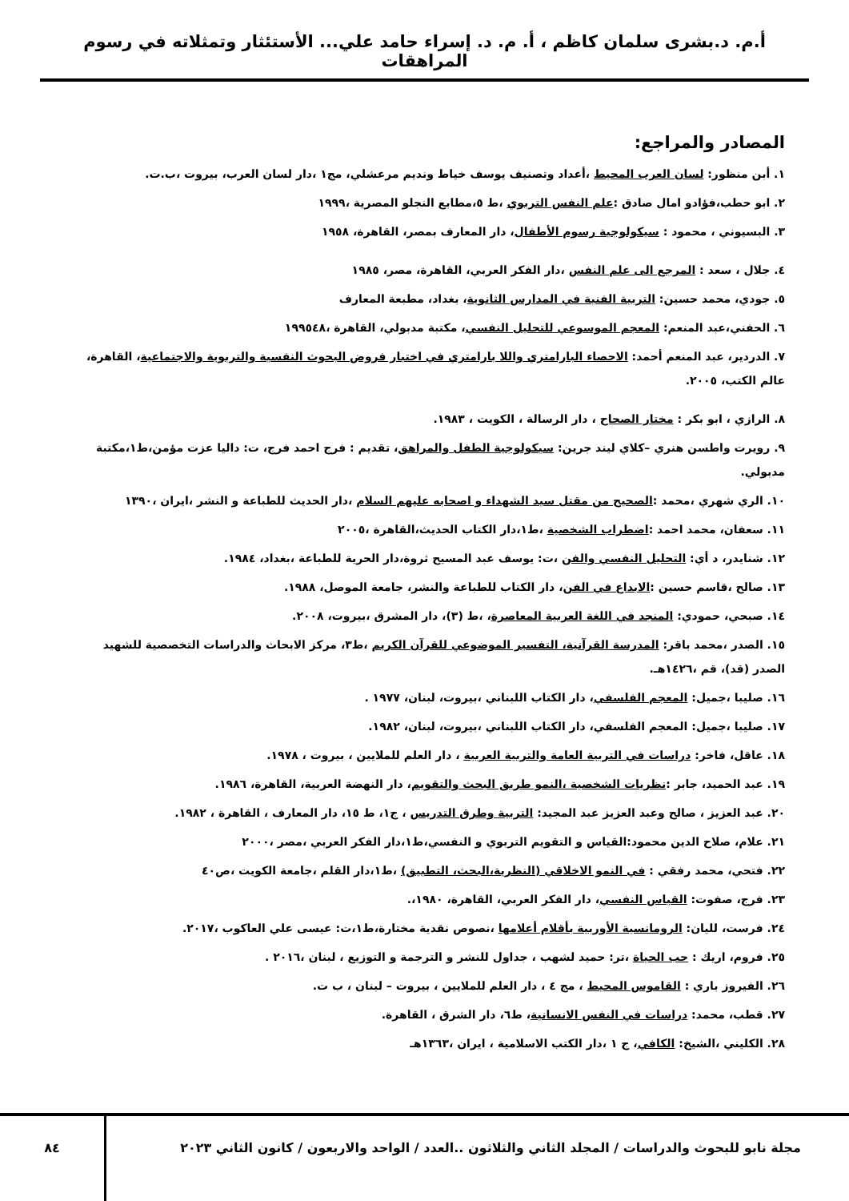أ.م. د.بشرى سلمان كاظم ، أ. م. د. إسراء حامد علي... الأستئثار وتمثلاته في رسوم المراهقات
المصادر والمراجع:
١. أبن منظور: لسان العرب المحيط ،أعداد وتصنيف يوسف خياط ونديم مرعشلي، مج١ ،دار لسان العرب، بيروت ،ب.ت.
٢. ابو حطب،فؤادو امال صادق :علم النفس التربوي ،ط ٥،مطابع النجلو المصرية ،١٩٩٩
٣. البسيوني ، محمود : سيكولوجية رسوم الأطفال، دار المعارف بمصر، القاهرة، ١٩٥٨
٤. جلال ، سعد : المرجع الى علم النفس ،دار الفكر العربي، القاهرة، مصر، ١٩٨٥
٥. جودي، محمد حسين: التربية الفنية في المدارس الثانوية، بغداد، مطبعة المعارف
٦. الحفني،عبد المنعم: المعجم الموسوعي للتحليل النفسي، مكتبة مدبولي، القاهرة ،١٩٩٥٤٨
٧. الدردير، عبد المنعم أحمد: الاحصاء البارامتري واللا بارامتري في اختبار فروض البحوث النفسية والتربوية والاجتماعية، القاهرة، عالم الكتب، ٢٠٠٥.
٨. الرازي ، ابو بكر : مختار الصحاح ، دار الرسالة ، الكويت ، ١٩٨٣.
٩. رويرت واطسن هنري –كلاي ليند جرين: سيكولوجية الطفل والمراهق، تقديم : فرج احمد فرج، ت: داليا عزت مؤمن،ط١،مكتبة مدبولي.
١٠. الري شهري ،محمد :الصحيح من مقتل سيد الشهداء و اصحابه عليهم السلام ،دار الحديث للطباعة و النشر ،ايران ،١٣٩٠
١١. سعفان، محمد احمد :اضطراب الشخصية ،ط١،دار الكتاب الحديث،القاهرة ،٢٠٠٥
١٢. شنايدر، د أي: التحليل النفسي والفن ،ت: يوسف عبد المسيح ثروة،دار الحرية للطباعة ،بغداد، ١٩٨٤.
١٣. صالح ،قاسم حسين :الابداع في الفن، دار الكتاب للطباعة والنشر، جامعة الموصل، ١٩٨٨.
١٤. صبحي، حمودي: المنجد في اللغة العربية المعاصرة، ،ط (٣)، دار المشرق ،بيروت، ٢٠٠٨.
١٥. الصدر ،محمد باقر: المدرسة القرآنية، التفسير الموضوعي للقرآن الكريم ،ط٣، مركز الابحاث والدراسات التخصصية للشهيد الصدر (قد)، قم ،١٤٢٦هـ.
١٦. صليبا ،جميل: المعجم الفلسفي، دار الكتاب اللبناني ،بيروت، لبنان، ١٩٧٧ .
١٧. صليبا ،جميل: المعجم الفلسفي، دار الكتاب اللبناني ،بيروت، لبنان، ١٩٨٢.
١٨. عاقل، فاخر: دراسات في التربية العامة والتربية العربية ، دار العلم للملايين ، بيروت ، ١٩٧٨.
١٩. عبد الحميد، جابر :نظريات الشخصية ،النمو طريق البحث والتقويم، دار النهضة العربية، القاهرة، ١٩٨٦.
٢٠. عبد العزيز ، صالح وعبد العزيز عبد المجيد: التربية وطرق التدريس ، ج١، ط ١٥، دار المعارف ، القاهرة ، ١٩٨٢.
٢١. علام، صلاح الدين محمود:القياس و التقويم التربوي و النفسي،ط١،دار الفكر العربي ،مصر ،٢٠٠٠
٢٢. فتحي، محمد رفقي : في النمو الاخلاقي (النظرية،البحث، التطبيق) ،ط١،دار القلم ،جامعة الكويت ،ص٤٠
٢٣. فرج، صفوت: القياس النفسي، دار الفكر العربي، القاهرة، ١٩٨٠،.
٢٤. فرست، لليان: الرومانسية الأوربية بأقلام أعلامها ،نصوص نقدية مختارة،ط١،ت: عيسى علي العاكوب ،٢٠١٧.
٢٥. فروم، اريك : حب الحياة ،تر: حميد لشهب ، جداول للنشر و الترجمة و التوزيع ، لبنان ،٢٠١٦ .
٢٦. الفيروز باري : القاموس المحيط ، مج ٤ ، دار العلم للملايين ، بيروت – لبنان ، ب ت.
٢٧. قطب، محمد: دراسات في النفس الانسانية، ط٦، دار الشرق ، القاهرة.
٢٨. الكليني ،الشيخ: الكافي، ج ١ ،دار الكتب الاسلامية ، ايران ،١٣٦٣هـ
مجلة نابو للبحوث والدراسات / المجلد الثاني والثلاثون ..العدد / الواحد والاربعون / كانون الثاني ٢٠٢٣
٨٤